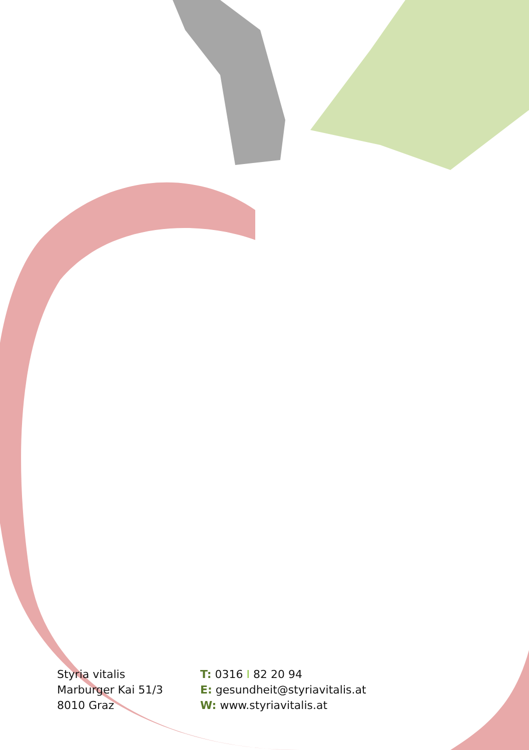Styria vitalis
Marburger Kai 51/3
8010 Graz
T: 0316 I 82 20 94
E: gesundheit@styriavitalis.at
W: www.styriavitalis.at